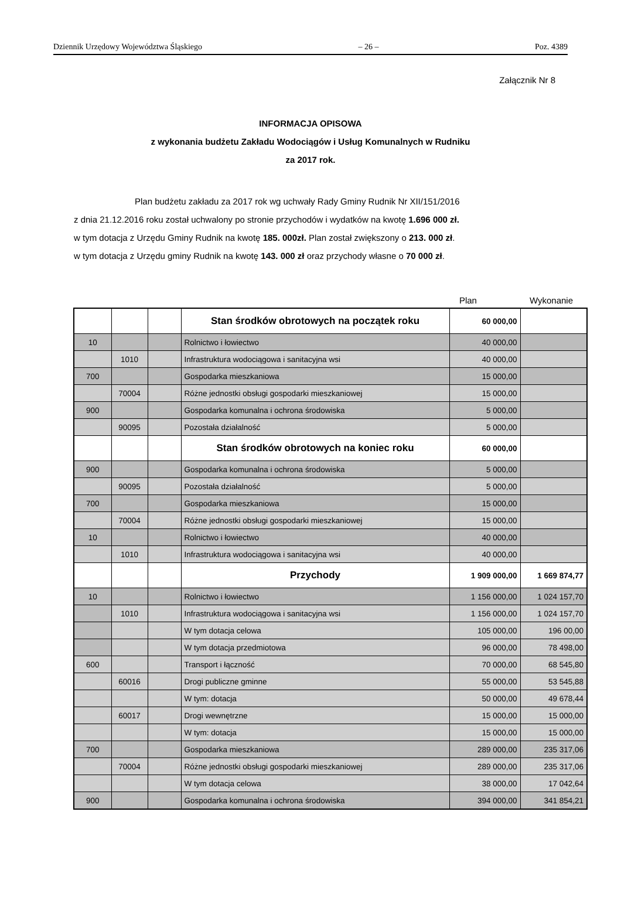Dziennik Urzędowy Województwa Śląskiego – 26 – Poz. 4389
Załącznik Nr 8
INFORMACJA OPISOWA
z wykonania budżetu Zakładu Wodociągów i Usług Komunalnych w Rudniku
za 2017 rok.
Plan budżetu zakładu za 2017 rok wg uchwały Rady Gminy Rudnik Nr XII/151/2016
z dnia 21.12.2016 roku został uchwalony po stronie przychodów i wydatków na kwotę 1.696 000 zł.
w tym dotacja z Urzędu Gminy Rudnik na kwotę 185. 000zł. Plan został zwiększony o 213. 000 zł.
w tym dotacja z Urzędu gminy Rudnik na kwotę 143. 000 zł oraz przychody własne o 70 000 zł.
Plan Wykonanie
| | | | Stan środków obrotowych na początek roku | 60 000,00 | |
| 10 | | | Rolnictwo i łowiectwo | 40 000,00 | |
| | 1010 | | Infrastruktura wodociągowa i sanitacyjna wsi | 40 000,00 | |
| 700 | | | Gospodarka mieszkaniowa | 15 000,00 | |
| | 70004 | | Różne jednostki obsługi gospodarki mieszkaniowej | 15 000,00 | |
| 900 | | | Gospodarka komunalna i ochrona środowiska | 5 000,00 | |
| | 90095 | | Pozostała działalność | 5 000,00 | |
| | | | Stan środków obrotowych na koniec roku | 60 000,00 | |
| 900 | | | Gospodarka komunalna i ochrona środowiska | 5 000,00 | |
| | 90095 | | Pozostała działalność | 5 000,00 | |
| 700 | | | Gospodarka mieszkaniowa | 15 000,00 | |
| | 70004 | | Różne jednostki obsługi gospodarki mieszkaniowej | 15 000,00 | |
| 10 | | | Rolnictwo i łowiectwo | 40 000,00 | |
| | 1010 | | Infrastruktura wodociągowa i sanitacyjna wsi | 40 000,00 | |
| | | | Przychody | 1 909 000,00 | 1 669 874,77 |
| 10 | | | Rolnictwo i łowiectwo | 1 156 000,00 | 1 024 157,70 |
| | 1010 | | Infrastruktura wodociągowa i sanitacyjna wsi | 1 156 000,00 | 1 024 157,70 |
| | | | W tym dotacja celowa | 105 000,00 | 196 00,00 |
| | | | W tym dotacja przedmiotowa | 96 000,00 | 78 498,00 |
| 600 | | | Transport i łączność | 70 000,00 | 68 545,80 |
| | 60016 | | Drogi publiczne gminne | 55 000,00 | 53 545,88 |
| | | | W tym: dotacja | 50 000,00 | 49 678,44 |
| | 60017 | | Drogi wewnętrzne | 15 000,00 | 15 000,00 |
| | | | W tym: dotacja | 15 000,00 | 15 000,00 |
| 700 | | | Gospodarka mieszkaniowa | 289 000,00 | 235 317,06 |
| | 70004 | | Różne jednostki obsługi gospodarki mieszkaniowej | 289 000,00 | 235 317,06 |
| | | | W tym dotacja celowa | 38 000,00 | 17 042,64 |
| 900 | | | Gospodarka komunalna i ochrona środowiska | 394 000,00 | 341 854,21 |